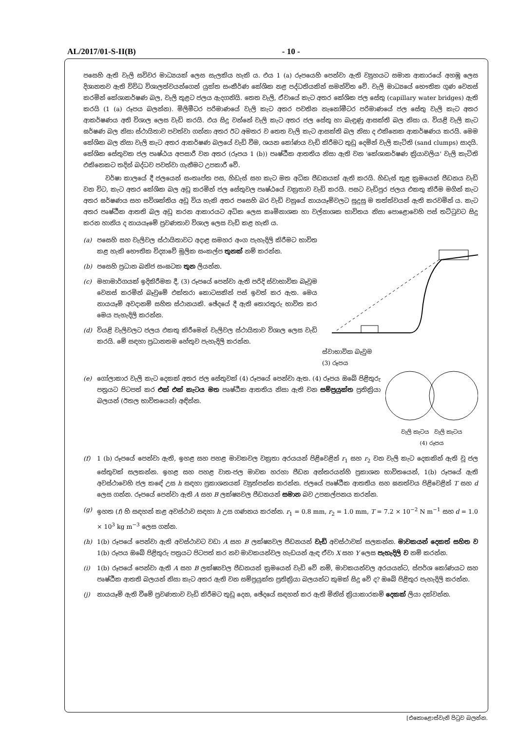AL/2017/01-S-II(B) - 10 -
පසෙහි ඇති වැලි සවිවර මාධ්‍යයක් ලෙස සැලකිය හැකි ය. එය 1 (a) රූපයෙහි පෙන්වා ඇති ව්‍යුහයට සමාන ආකාරයේ අහඹු ලෙස දිශානතව ඇති විවිධ විශාලත්වයන්ගෙන් යුක්ත සංකීර්ණ කේශික නළ පද්ධතියකින් සමන්විත වේ. වැලි මාධ්‍යයේ භෞතික ගුණ වෙනස් කරමින් කේශාකර්ෂණ බල, වැලි තුළට ජලය ඇදගනියි. තෙත වැලි, ඒවායේ කැට අතර කේශික ජල සේතු (capillary water bridges) ඇති කරයි (1 (a) රූපය බලන්න). මිලිමීටර පරිමාණයේ වැලි කැට අතර පවතින නැනෝමීටර පරිමාණයේ ජල සේතු වැලි කැට අතර ආකර්ෂණය අති විශාල ලෙස වැඩි කරයි. එය සිදු වන්නේ වැලි කැට අතර ජල සේතු හා බැඳුණු ආසක්ති බල නිසා ය. වියළි වැලි කැට ඝර්ෂණ බල නිසා ස්ථායිතාව පවත්වා ගන්නා අතර ඊට අමතර ව තෙත වැලි කැට ආසක්ති බල නිසා ද එකිනෙක ආකර්ෂණය කරයි. මෙම කේශික බල නිසා වැලි කැට අතර ආකර්ෂණ බලයේ වැඩි වීම, ශයන කෝණය වැඩි කිරීමට තුඩු දෙමින් වැලි කැටිති (sand clumps) සාදයි. කේශික සේතුවක ජල පෘෂ්ඨය අපසාරී වන අතර (රූපය 1 (b)) පෘෂ්ඨීක ආතතිය නිසා ඇති වන 'කේශාකර්ෂණ ක්‍රියාවලිය' වැලි කැටිති එකිනෙකට තදින් බද්ධව පවත්වා ගැනීමට උපකාරී වේ.
වර්ෂා කාලයේ දී ජලයෙන් සංතෘප්ත පස, හිඩැස් සහ කැට මත අධික පීඩනයක් ඇති කරයි. හිඩැස් තුළ ක්‍රමයෙන් පීඩනය වැඩි වන විට, කැට අතර කේශික බල අඩු කරමින් ජල සේතුවල පෘෂ්ඨයේ වක්‍රතාව වැඩි කරයි. පසට වැඩිපුර ජලය එකතු කිරීම මගින් කැට අතර ඝර්ෂණය සහ සවිශක්තිය අඩු විය හැකි අතර පසෙහි බර වැඩි වනුයේ නායයෑම්වලට සුදුසු ම තත්ත්වයන් ඇති කරවමින් ය. කැට අතර පෘෂ්ඨීක ආතති බල අඩු කරන ආකාරයට අධික ලෙස කෘමිනාශක හා වල්නාශක භාවිතය නිසා පොළොවෙහි පස් තට්ටුවට සිදු කරන හානිය ද නායයෑමේ ප්‍රවණතාව විශාල ලෙස වැඩි කළ හැකි ය.
(a) පසෙහි සහ වැලිවල ස්ථායිතාවට අදාළ සමහර අංග පැහැදිලි කිරීමට භාවිත කළ හැකි භෞතික විද්‍යාවේ මූලික සංකල්ප තුනක් නම් කරන්න.
(b) පසෙහි ප්‍රධාන ඛනිජ සංඝටක තුන ලියන්න.
(c) මහාමාර්ගයක් ඉදිකිරීමක දී, (3) රූපයේ පෙන්වා ඇති පරිදි ස්වාභාවික බෑවුම වෙනස් කරමින් බෑවුමේ එක්තරා කොටසකින් පස් ඉවත් කර ඇත. මෙය නායයෑම් අවදානම් සහිත ස්ථානයකි. ඡේදයේ දී ඇති තොරතුරු භාවිත කර මෙය පැහැදිලි කරන්න.
(d) වියළි වැලිවලට ජලය එකතු කිරීමෙන් වැලිවල ස්ථායිතාව විශාල ලෙස වැඩි කරයි. මේ සඳහා ප්‍රධානතම හේතුව පැහැදිලි කරන්න.
ස්වාභාවික බෑවුම
(3) රූපය
(e) ගෝලාකාර වැලි කැට දෙකක් අතර ජල සේතුවක් (4) රූපයේ පෙන්වා ඇත. (4) රූපය ඔබේ පිළිතුරු පත්‍රයට පිටපත් කර එක් එක් කැටය මත පෘෂ්ඨීක ආතතිය නිසා ඇති වන සම්ප්‍රයුක්ත ප්‍රතික්‍රියා බලයන් (ඊතල භාවිතයෙන්) අඳින්න.
වැලි කැටය වැලි කැටය
(4) රූපය
(f) 1 (b) රූපයේ පෙන්වා ඇති, ඉහළ සහ පහළ මාවකවල වක්‍රතා අරයයන් පිළිවෙළින් r<sub>1</sub> සහ r<sub>2</sub> වන වැලි කැට දෙකකින් ඇති වූ ජල සේතුවක් සලකන්න. ඉහළ සහ පහළ වාත-ජල මාවක හරහා පීඩන අන්තරයන්හි ප්‍රකාශන භාවිතයෙන්, 1(b) රූපයේ ඇති අවස්ථාවෙහි ජල කඳේ උස h සඳහා ප්‍රකාශනයක් ව්‍යුත්පන්න කරන්න. ජලයේ පෘෂ්ඨීක ආතතිය සහ ඝනත්වය පිළිවෙළින් T සහ d ලෙස ගන්න. රූපයේ පෙන්වා ඇති A සහ B ලක්ෂ්‍යවල පීඩනයන් සමාන බව උපකල්පනය කරන්න.
(g) ඉහත (f) හි සඳහන් කළ අවස්ථාව සඳහා h උස ගණනය කරන්න. r<sub>1</sub> = 0.8 mm, r<sub>2</sub> = 1.0 mm, T = 7.2 × 10<sup>−2</sup> N m<sup>−1</sup> සහ d = 1.0 × 10<sup>3</sup> kg m<sup>−3</sup> ලෙස ගන්න.
(h) 1(b) රූපයේ පෙන්වා ඇති අවස්ථාවට වඩා A සහ B ලක්ෂ්‍යවල පීඩනයන් වැඩි අවස්ථාවක් සලකන්න. මාවකයන් දෙකත් සහිත ව 1(b) රූපය ඔබේ පිළිතුරු පත්‍රයට පිටපත් කර නව මාවකයන්වල හැඩයන් ඇඳ ඒවා X සහ Y ලෙස පැහැදිලි ව නම් කරන්න.
(i) 1(b) රූපයේ පෙන්වා ඇති A සහ B ලක්ෂ්‍යවල පීඩනයන් ක්‍රමයෙන් වැඩි වේ නම්, මාවකයන්වල අරයයන්ට, ස්පර්ශ කෝණයට සහ පෘෂ්ඨීක ආතති බලයන් නිසා කැට අතර ඇති වන සම්ප්‍රයුක්ත ප්‍රතික්‍රියා බලයන්ට කුමක් සිදු වේ ද? ඔබේ පිළිතුර පැහැදිලි කරන්න.
(j) නායයෑම් ඇති වීමේ ප්‍රවණතාව වැඩි කිරීමට තුඩු දෙන, ඡේදයේ සඳහන් කර ඇති මිනිස් ක්‍රියාකාරකම් දෙකක් ලියා දක්වන්න.
[එකොළොස්වැනි පිටුව බලන්න.